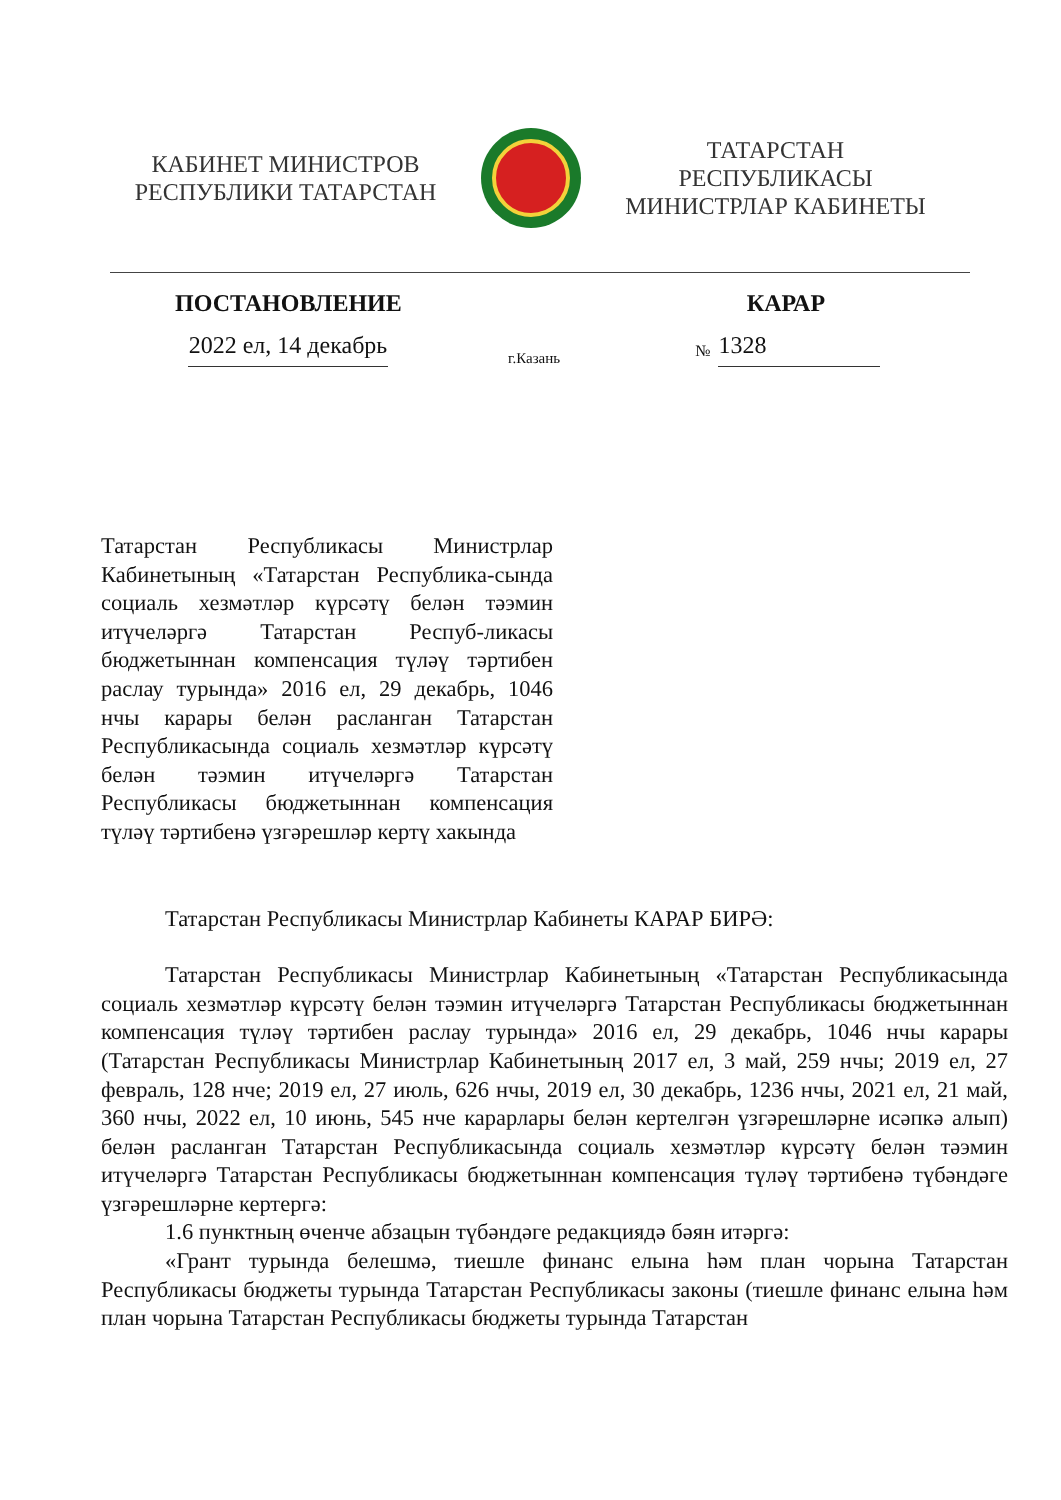КАБИНЕТ МИНИСТРОВ
РЕСПУБЛИКИ ТАТАРСТАН
ТАТАРСТАН РЕСПУБЛИКАСЫ
МИНИСТРЛАР КАБИНЕТЫ
ПОСТАНОВЛЕНИЕ КАРАР
2022 ел, 14 декабрь г.Казань № 1328
Татарстан Республикасы Министрлар Кабинетының «Татарстан Республика-сында социаль хезмәтләр күрсәтү белән тәэмин итүчеләргә Татарстан Респуб-ликасы бюджетыннан компенсация түләү тәртибен раслау турында» 2016 ел, 29 декабрь, 1046 нчы карары белән расланган Татарстан Республикасында социаль хезмәтләр күрсәтү белән тәэмин итүчеләргә Татарстан Республикасы бюджетыннан компенсация түләү тәртибенә үзгәрешләр кертү хакында
Татарстан Республикасы Министрлар Кабинеты КАРАР БИРӘ:
Татарстан Республикасы Министрлар Кабинетының «Татарстан Республикасында социаль хезмәтләр күрсәтү белән тәэмин итүчеләргә Татарстан Республикасы бюджетыннан компенсация түләү тәртибен раслау турында» 2016 ел, 29 декабрь, 1046 нчы карары (Татарстан Республикасы Министрлар Кабинетының 2017 ел, 3 май, 259 нчы; 2019 ел, 27 февраль, 128 нче; 2019 ел, 27 июль, 626 нчы, 2019 ел, 30 декабрь, 1236 нчы, 2021 ел, 21 май, 360 нчы, 2022 ел, 10 июнь, 545 нче карарлары белән кертелгән үзгәрешләрне исәпкә алып) белән расланган Татарстан Республикасында социаль хезмәтләр күрсәтү белән тәэмин итүчеләргә Татарстан Республикасы бюджетыннан компенсация түләү тәртибенә түбәндәге үзгәрешләрне кертергә:
1.6 пунктның өченче абзацын түбәндәге редакциядә бәян итәргә:
«Грант турында белешмә, тиешле финанс елына һәм план чорына Татарстан Республикасы бюджеты турында Татарстан Республикасы законы (тиешле финанс елына һәм план чорына Татарстан Республикасы бюджеты турында Татарстан